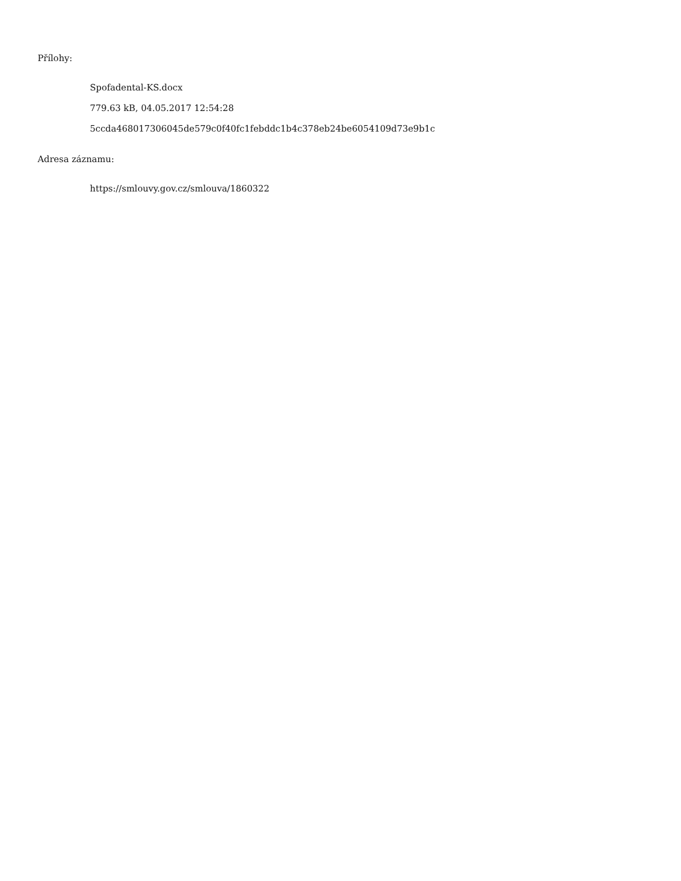Přílohy:
Spofadental-KS.docx
779.63 kB, 04.05.2017 12:54:28
5ccda468017306045de579c0f40fc1febddc1b4c378eb24be6054109d73e9b1c
Adresa záznamu:
https://smlouvy.gov.cz/smlouva/1860322